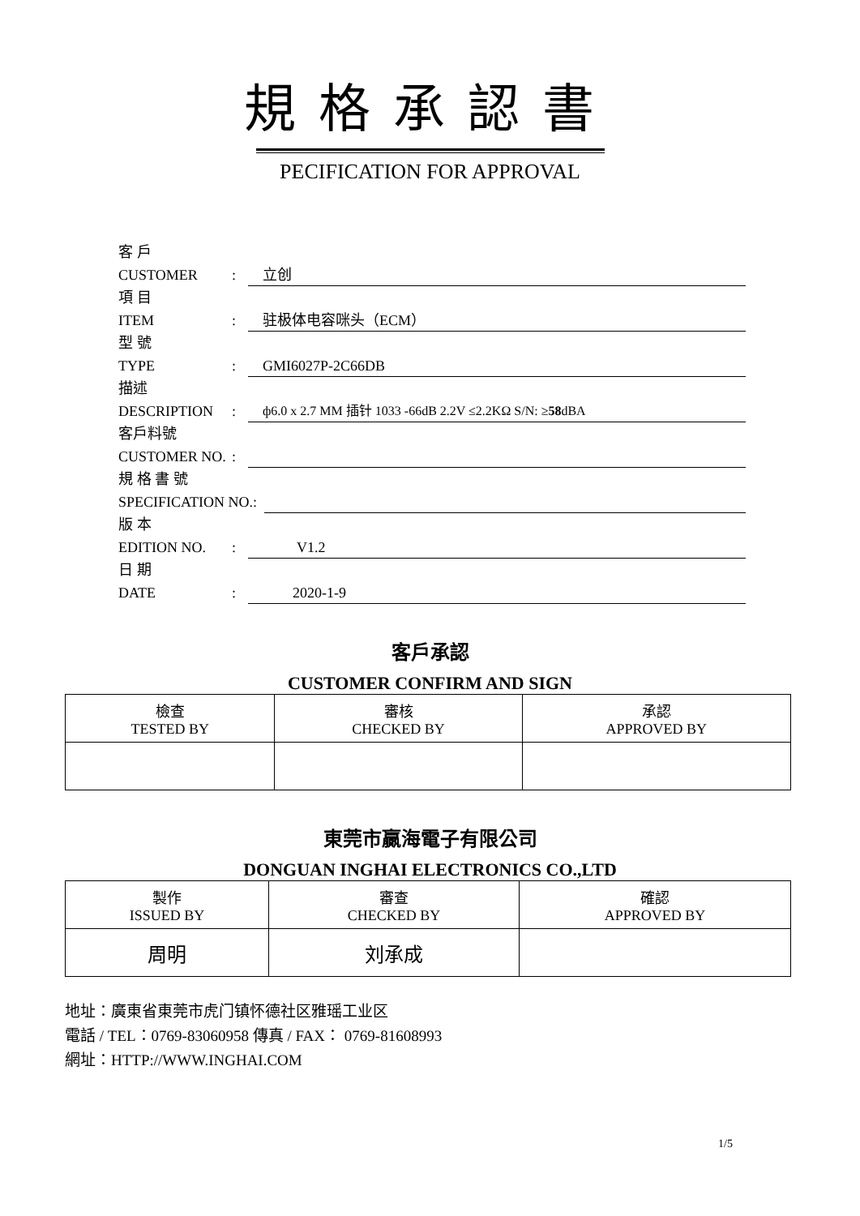規格承認書
PECIFICATION FOR APPROVAL
客 戶
CUSTOMER: 立创
項 目
ITEM: 驻极体电容咪头（ECM）
型 號
TYPE: GMI6027P-2C66DB
描述
DESCRIPTION: ф6.0 x 2.7 MM 插针 1033 -66dB 2.2V ≤2.2KΩ S/N: ≥58dBA
客戶料號
CUSTOMER NO.:
規 格 書 號
SPECIFICATION NO.:
版 本
EDITION NO.: V1.2
日 期
DATE: 2020-1-9
客戶承認
CUSTOMER CONFIRM AND SIGN
| 檢查 TESTED BY | 審核 CHECKED BY | 承認 APPROVED BY |
東莞市贏海電子有限公司
DONGUAN INGHAI ELECTRONICS CO.,LTD
| 製作 ISSUED BY | 審查 CHECKED BY | 確認 APPROVED BY |
| 周明 | 刘承成 | |
地址：廣東省東莞市虎门镇怀德社区雅瑶工业区
電話 / TEL：0769-83060958 傳真 / FAX： 0769-81608993
網址：HTTP://WWW.INGHAI.COM
1/5